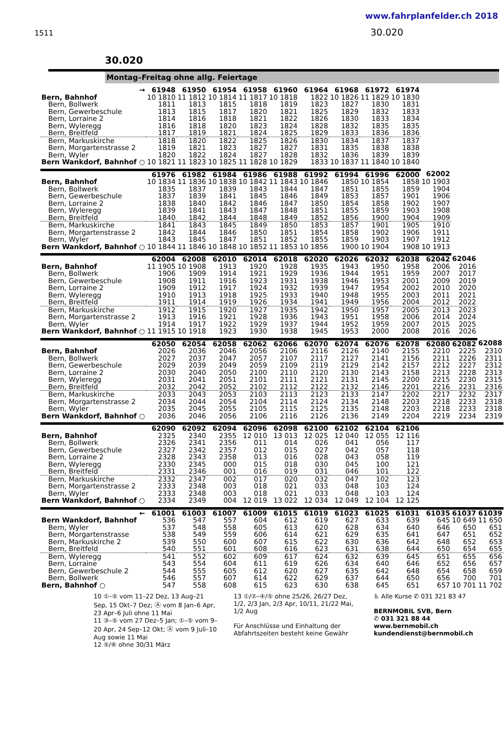www.fahrplanfelder.ch 2018
1511 30.020
30.020
Montag–Freitag ohne allg. Feiertage
| → | 61948 | 61950 | 61954 | 61958 | 61960 | 61964 | 61968 | 61972 | 61974 | | | |
| --- | --- | --- | --- | --- | --- | --- | --- | --- | --- | --- | --- | --- |
| Bern, Bahnhof | 10 1810 | 11 1812 | 10 1814 | 11 1817 | 10 1818 | 1822 | 10 1826 | 11 1829 | 10 1830 | | | |
| Bern, Bollwerk | 1811 | 1813 | 1815 | 1818 | 1819 | 1823 | 1827 | 1830 | 1831 | | | |
| Bern, Gewerbeschule | 1813 | 1815 | 1817 | 1820 | 1821 | 1825 | 1829 | 1832 | 1833 | | | |
| Bern, Lorraine 2 | 1814 | 1816 | 1818 | 1821 | 1822 | 1826 | 1830 | 1833 | 1834 | | | |
| Bern, Wyleregg | 1816 | 1818 | 1820 | 1823 | 1824 | 1828 | 1832 | 1835 | 1835 | | | |
| Bern, Breitfeld | 1817 | 1819 | 1821 | 1824 | 1825 | 1829 | 1833 | 1836 | 1836 | | | |
| Bern, Markuskirche | 1818 | 1820 | 1822 | 1825 | 1826 | 1830 | 1834 | 1837 | 1837 | | | |
| Bern, Morgartenstrasse 2 | 1819 | 1821 | 1823 | 1827 | 1827 | 1831 | 1835 | 1838 | 1838 | | | |
| Bern, Wyler | 1820 | 1822 | 1824 | 1827 | 1828 | 1832 | 1836 | 1839 | 1839 | | | |
| Bern Wankdorf, Bahnhof ○ | 10 1821 | 11 1823 | 10 1825 | 11 1828 | 10 1829 | 1833 | 10 1837 | 11 1840 | 10 1840 | | | |
| | 61976 | 61982 | 61984 | 61986 | 61988 | 61992 | 61994 | 61996 | 62000 | 62002 | | |
| Bern, Bahnhof | 10 1834 | 11 1836 | 10 1838 | 10 1842 | 11 1843 | 10 1846 | 1850 | 10 1854 | 1858 | 10 1903 | | |
| Bern, Bollwerk | 1835 | 1837 | 1839 | 1843 | 1844 | 1847 | 1851 | 1855 | 1859 | 1904 | | |
| Bern, Gewerbeschule | 1837 | 1839 | 1841 | 1845 | 1846 | 1849 | 1853 | 1857 | 1901 | 1906 | | |
| Bern, Lorraine 2 | 1838 | 1840 | 1842 | 1846 | 1847 | 1850 | 1854 | 1858 | 1902 | 1907 | | |
| Bern, Wyleregg | 1839 | 1841 | 1843 | 1847 | 1848 | 1851 | 1855 | 1859 | 1903 | 1908 | | |
| Bern, Breitfeld | 1840 | 1842 | 1844 | 1848 | 1849 | 1852 | 1856 | 1900 | 1904 | 1909 | | |
| Bern, Markuskirche | 1841 | 1843 | 1845 | 1849 | 1850 | 1853 | 1857 | 1901 | 1905 | 1910 | | |
| Bern, Morgartenstrasse 2 | 1842 | 1844 | 1846 | 1850 | 1851 | 1854 | 1858 | 1902 | 1906 | 1911 | | |
| Bern, Wyler | 1843 | 1845 | 1847 | 1851 | 1852 | 1855 | 1859 | 1903 | 1907 | 1912 | | |
| Bern Wankdorf, Bahnhof ○ | 10 1844 | 11 1846 | 10 1848 | 10 1852 | 11 1853 | 10 1856 | 1900 | 10 1904 | 1908 | 10 1913 | | |
| | 62004 | 62008 | 62010 | 62014 | 62018 | 62020 | 62026 | 62032 | 62038 | 62042 | 62046 | |
| Bern, Bahnhof | 11 1905 | 10 1908 | 1913 | 1920 | 1928 | 1935 | 1943 | 1950 | 1958 | 2006 | 2016 | |
| Bern, Bollwerk | 1906 | 1909 | 1914 | 1921 | 1929 | 1936 | 1944 | 1951 | 1959 | 2007 | 2017 | |
| Bern, Gewerbeschule | 1908 | 1911 | 1916 | 1923 | 1931 | 1938 | 1946 | 1953 | 2001 | 2009 | 2019 | |
| Bern, Lorraine 2 | 1909 | 1912 | 1917 | 1924 | 1932 | 1939 | 1947 | 1954 | 2002 | 2010 | 2020 | |
| Bern, Wyleregg | 1910 | 1913 | 1918 | 1925 | 1933 | 1940 | 1948 | 1955 | 2003 | 2011 | 2021 | |
| Bern, Breitfeld | 1911 | 1914 | 1919 | 1926 | 1934 | 1941 | 1949 | 1956 | 2004 | 2012 | 2022 | |
| Bern, Markuskirche | 1912 | 1915 | 1920 | 1927 | 1935 | 1942 | 1950 | 1957 | 2005 | 2013 | 2023 | |
| Bern, Morgartenstrasse 2 | 1913 | 1916 | 1921 | 1928 | 1936 | 1943 | 1951 | 1958 | 2006 | 2014 | 2024 | |
| Bern, Wyler | 1914 | 1917 | 1922 | 1929 | 1937 | 1944 | 1952 | 1959 | 2007 | 2015 | 2025 | |
| Bern Wankdorf, Bahnhof ○ | 11 1915 | 10 1918 | 1923 | 1930 | 1938 | 1945 | 1953 | 2000 | 2008 | 2016 | 2026 | |
| | 62050 | 62054 | 62058 | 62062 | 62066 | 62070 | 62074 | 62076 | 62078 | 62080 | 62082 | 62088 |
| Bern, Bahnhof | 2026 | 2036 | 2046 | 2056 | 2106 | 2116 | 2126 | 2140 | 2155 | 2210 | 2225 | 2310 |
| Bern, Bollwerk | 2027 | 2037 | 2047 | 2057 | 2107 | 2117 | 2127 | 2141 | 2156 | 2211 | 2226 | 2311 |
| Bern, Gewerbeschule | 2029 | 2039 | 2049 | 2059 | 2109 | 2119 | 2129 | 2142 | 2157 | 2212 | 2227 | 2312 |
| Bern, Lorraine 2 | 2030 | 2040 | 2050 | 2100 | 2110 | 2120 | 2130 | 2143 | 2158 | 2213 | 2228 | 2313 |
| Bern, Wyleregg | 2031 | 2041 | 2051 | 2101 | 2111 | 2121 | 2131 | 2145 | 2200 | 2215 | 2230 | 2315 |
| Bern, Breitfeld | 2032 | 2042 | 2052 | 2102 | 2112 | 2122 | 2132 | 2146 | 2201 | 2216 | 2231 | 2316 |
| Bern, Markuskirche | 2033 | 2043 | 2053 | 2103 | 2113 | 2123 | 2133 | 2147 | 2202 | 2217 | 2232 | 2317 |
| Bern, Morgartenstrasse 2 | 2034 | 2044 | 2054 | 2104 | 2114 | 2124 | 2134 | 2148 | 2203 | 2218 | 2233 | 2318 |
| Bern, Wyler | 2035 | 2045 | 2055 | 2105 | 2115 | 2125 | 2135 | 2148 | 2203 | 2218 | 2233 | 2318 |
| Bern Wankdorf, Bahnhof ○ | 2036 | 2046 | 2056 | 2106 | 2116 | 2126 | 2136 | 2149 | 2204 | 2219 | 2234 | 2319 |
| | 62090 | 62092 | 62094 | 62096 | 62098 | 62100 | 62102 | 62104 | 62106 | | | |
| Bern, Bahnhof | 2325 | 2340 | 2355 | 12 010 | 13 013 | 12 025 | 12 040 | 12 055 | 12 116 | | | |
| Bern, Bollwerk | 2326 | 2341 | 2356 | 011 | 014 | 026 | 041 | 056 | 117 | | | |
| Bern, Gewerbeschule | 2327 | 2342 | 2357 | 012 | 015 | 027 | 042 | 057 | 118 | | | |
| Bern, Lorraine 2 | 2328 | 2343 | 2358 | 013 | 016 | 028 | 043 | 058 | 119 | | | |
| Bern, Wyleregg | 2330 | 2345 | 000 | 015 | 018 | 030 | 045 | 100 | 121 | | | |
| Bern, Breitfeld | 2331 | 2346 | 001 | 016 | 019 | 031 | 046 | 101 | 122 | | | |
| Bern, Markuskirche | 2332 | 2347 | 002 | 017 | 020 | 032 | 047 | 102 | 123 | | | |
| Bern, Morgartenstrasse 2 | 2333 | 2348 | 003 | 018 | 021 | 033 | 048 | 103 | 124 | | | |
| Bern, Wyler | 2333 | 2348 | 003 | 018 | 021 | 033 | 048 | 103 | 124 | | | |
| Bern Wankdorf, Bahnhof ○ | 2334 | 2349 | 004 | 12 019 | 13 022 | 12 034 | 12 049 | 12 104 | 12 125 | | | |
| ← | 61001 | 61003 | 61007 | 61009 | 61015 | 61019 | 61023 | 61025 | 61031 | 61035 | 61037 | 61039 |
| Bern Wankdorf, Bahnhof | 536 | 547 | 557 | 604 | 612 | 619 | 627 | 633 | 639 | 645 | 10 649 | 11 650 |
| Bern, Wyler | 537 | 548 | 558 | 605 | 613 | 620 | 628 | 634 | 640 | 646 | 650 | 651 |
| Bern, Morgartenstrasse | 538 | 549 | 559 | 606 | 614 | 621 | 629 | 635 | 641 | 647 | 651 | 652 |
| Bern, Markuskirche 2 | 539 | 550 | 600 | 607 | 615 | 622 | 630 | 636 | 642 | 648 | 652 | 653 |
| Bern, Breitfeld | 540 | 551 | 601 | 608 | 616 | 623 | 631 | 638 | 644 | 650 | 654 | 655 |
| Bern, Wyleregg | 541 | 552 | 602 | 609 | 617 | 624 | 632 | 639 | 645 | 651 | 655 | 656 |
| Bern, Lorraine | 543 | 554 | 604 | 611 | 619 | 626 | 634 | 640 | 646 | 652 | 656 | 657 |
| Bern, Gewerbeschule 2 | 544 | 555 | 605 | 612 | 620 | 627 | 635 | 642 | 648 | 654 | 658 | 659 |
| Bern, Bollwerk | 546 | 557 | 607 | 614 | 622 | 629 | 637 | 644 | 650 | 656 | 700 | 701 |
| Bern, Bahnhof ○ | 547 | 558 | 608 | 615 | 623 | 630 | 638 | 645 | 651 | 657 | 10 701 | 11 702 |
10 ①–⑤ vom 11–22 Dez, 13 Aug–21 Sep, 15 Okt–7 Dez; Ⓐ vom 8 Jan–6 Apr, 23 Apr–6 Juli ohne 11 Mai
11 ③–⑤ vom 27 Dez–5 Jan; ①–⑤ vom 9–20 Apr, 24 Sep–12 Okt; Ⓐ vom 9 Juli–10 Aug sowie 11 Mai
12 ⑤/⑥ ohne 30/31 März
13 ①/②–④/⑤ ohne 25/26, 26/27 Dez, 1/2, 2/3 Jan, 2/3 Apr, 10/11, 21/22 Mai, 1/2 Aug
Für Anschlüsse und Einhaltung der Abfahrtszeiten besteht keine Gewähr
♿ Alle Kurse ✆ 031 321 83 47
BERNMOBIL SVB, Bern
✆ 031 321 88 44
www.bernmobil.ch
kundendienst@bernmobil.ch